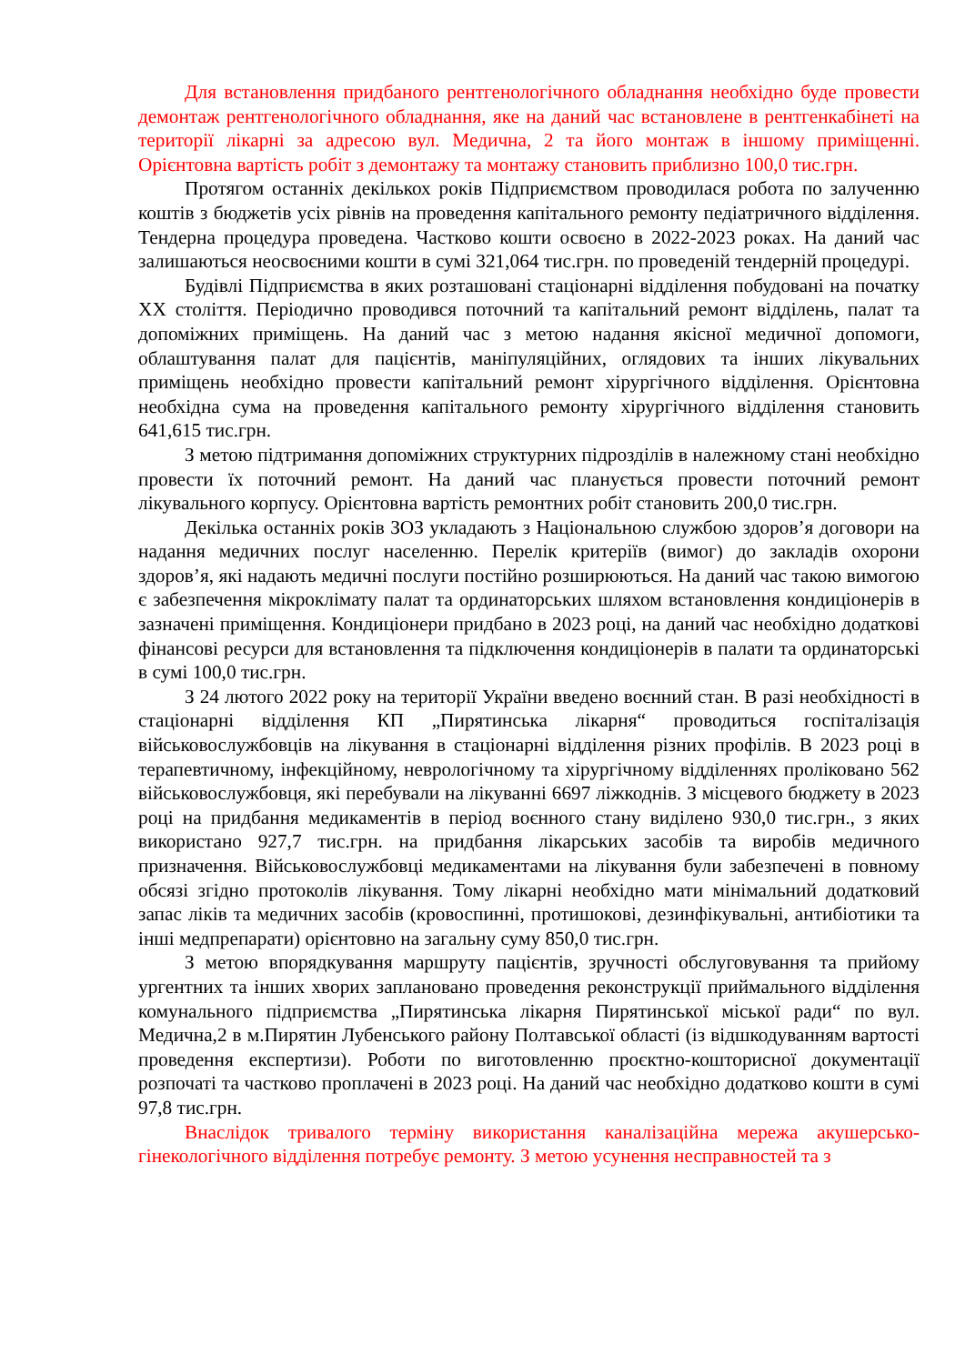Для встановлення придбаного рентгенологічного обладнання необхідно буде провести демонтаж рентгенологічного обладнання, яке на даний час встановлене в рентгенкабінеті на території лікарні за адресою вул. Медична, 2 та його монтаж в іншому приміщенні. Орієнтовна вартість робіт з демонтажу та монтажу становить приблизно 100,0 тис.грн.
Протягом останніх декількох років Підприємством проводилася робота по залученню коштів з бюджетів усіх рівнів на проведення капітального ремонту педіатричного відділення. Тендерна процедура проведена. Частково кошти освоєно в 2022-2023 роках. На даний час залишаються неосвоєними кошти в сумі 321,064 тис.грн. по проведеній тендерній процедурі.
Будівлі Підприємства в яких розташовані стаціонарні відділення побудовані на початку ХХ століття. Періодично проводився поточний та капітальний ремонт відділень, палат та допоміжних приміщень. На даний час з метою надання якісної медичної допомоги, облаштування палат для пацієнтів, маніпуляційних, оглядових та інших лікувальних приміщень необхідно провести капітальний ремонт хірургічного відділення. Орієнтовна необхідна сума на проведення капітального ремонту хірургічного відділення становить 641,615 тис.грн.
З метою підтримання допоміжних структурних підрозділів в належному стані необхідно провести їх поточний ремонт. На даний час планується провести поточний ремонт лікувального корпусу. Орієнтовна вартість ремонтних робіт становить 200,0 тис.грн.
Декілька останніх років ЗОЗ укладають з Національною службою здоров’я договори на надання медичних послуг населенню. Перелік критеріїв (вимог) до закладів охорони здоров’я, які надають медичні послуги постійно розширюються. На даний час такою вимогою є забезпечення мікроклімату палат та ординаторських шляхом встановлення кондиціонерів в зазначені приміщення. Кондиціонери придбано в 2023 році, на даний час необхідно додаткові фінансові ресурси для встановлення та підключення кондиціонерів в палати та ординаторські в сумі 100,0 тис.грн.
З 24 лютого 2022 року на території України введено воєнний стан. В разі необхідності в стаціонарні відділення КП „Пирятинська лікарня“ проводиться госпіталізація військовослужбовців на лікування в стаціонарні відділення різних профілів. В 2023 році в терапевтичному, інфекційному, неврологічному та хірургічному відділеннях проліковано 562 військовослужбовця, які перебували на лікуванні 6697 ліжкоднів. З місцевого бюджету в 2023 році на придбання медикаментів в період воєнного стану виділено 930,0 тис.грн., з яких використано 927,7 тис.грн. на придбання лікарських засобів та виробів медичного призначення. Військовослужбовці медикаментами на лікування були забезпечені в повному обсязі згідно протоколів лікування. Тому лікарні необхідно мати мінімальний додатковий запас ліків та медичних засобів (кровоспинні, протишокові, дезинфікувальні, антибіотики та інші медпрепарати) орієнтовно на загальну суму 850,0 тис.грн.
З метою впорядкування маршруту пацієнтів, зручності обслуговування та прийому ургентних та інших хворих заплановано проведення реконструкції приймального відділення комунального підприємства „Пирятинська лікарня Пирятинської міської ради“ по вул. Медична,2 в м.Пирятин Лубенського району Полтавської області (із відшкодуванням вартості проведення експертизи). Роботи по виготовленню проєктно-кошторисної документації розпочаті та частково проплачені в 2023 році. На даний час необхідно додатково кошти в сумі 97,8 тис.грн.
Внаслідок тривалого терміну використання каналізаційна мережа акушерсько-гінекологічного відділення потребує ремонту. З метою усунення несправностей та з